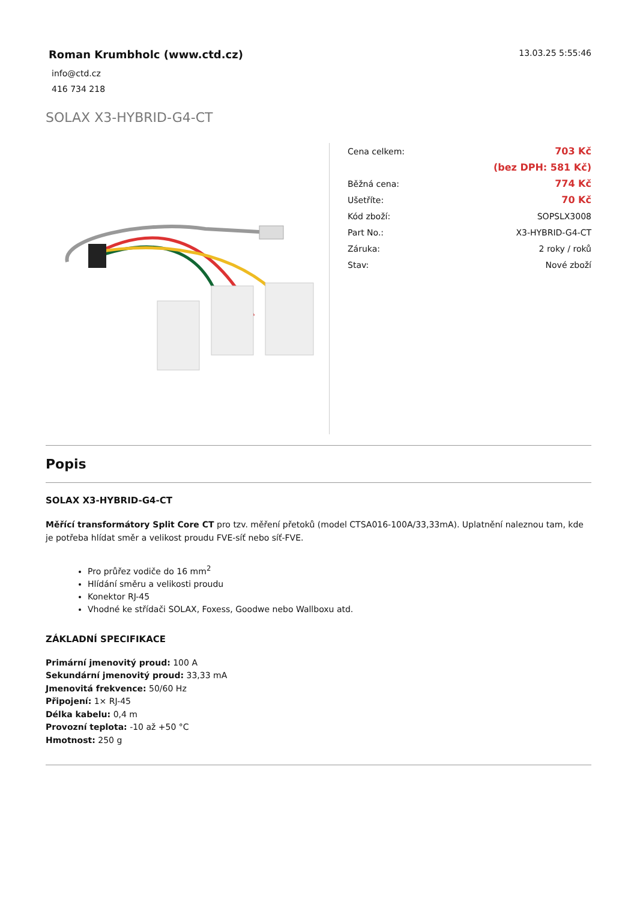Roman Krumbholc (www.ctd.cz)
info@ctd.cz
416 734 218
13.03.25 5:55:46
SOLAX X3-HYBRID-G4-CT
| Cena celkem: | 703 Kč |
| | (bez DPH: 581 Kč) |
| Běžná cena: | 774 Kč |
| Ušetříte: | 70 Kč |
| Kód zboží: | SOPSLX3008 |
| Part No.: | X3-HYBRID-G4-CT |
| Záruka: | 2 roky / roků |
| Stav: | Nové zboží |
Popis
SOLAX X3-HYBRID-G4-CT
Měřící transformátory Split Core CT pro tzv. měření přetoků (model CTSA016-100A/33,33mA). Uplatnění naleznou tam, kde je potřeba hlídat směr a velikost proudu FVE-síť nebo síť-FVE.
Pro průřez vodiče do 16 mm<sup>2</sup>
Hlídání směru a velikosti proudu
Konektor RJ-45
Vhodné ke střídači SOLAX, Foxess, Goodwe nebo Wallboxu atd.
ZÁKLADNÍ SPECIFIKACE
Primární jmenovitý proud: 100 A
Sekundární jmenovitý proud: 33,33 mA
Jmenovitá frekvence: 50/60 Hz
Připojení: 1× RJ-45
Délka kabelu: 0,4 m
Provozní teplota: -10 až +50 °C
Hmotnost: 250 g